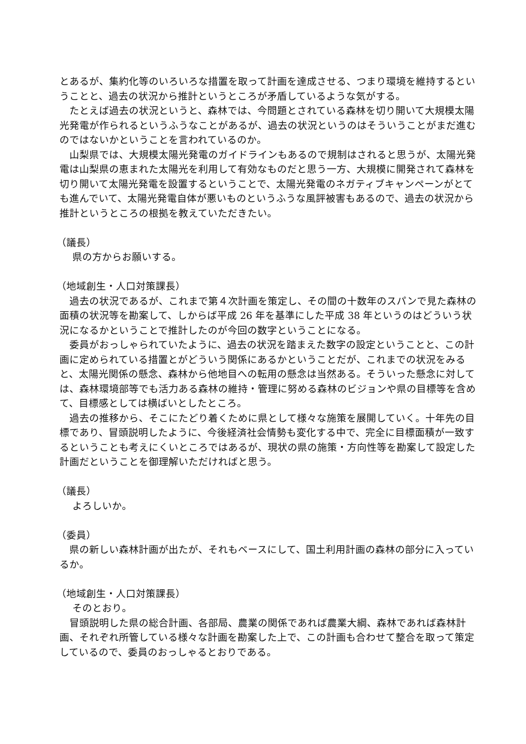とあるが、集約化等のいろいろな措置を取って計画を達成させる、つまり環境を維持するということと、過去の状況から推計というところが矛盾しているような気がする。
たとえば過去の状況というと、森林では、今問題とされている森林を切り開いて大規模太陽光発電が作られるというふうなことがあるが、過去の状況というのはそういうことがまだ進むのではないかということを言われているのか。
山梨県では、大規模太陽光発電のガイドラインもあるので規制はされると思うが、太陽光発電は山梨県の恵まれた太陽光を利用して有効なものだと思う一方、大規模に開発されて森林を切り開いて太陽光発電を設置するということで、太陽光発電のネガティブキャンペーンがとても進んでいて、太陽光発電自体が悪いものというふうな風評被害もあるので、過去の状況から推計というところの根拠を教えていただきたい。
（議長）
県の方からお願いする。
（地域創生・人口対策課長）
過去の状況であるが、これまで第４次計画を策定し、その間の十数年のスパンで見た森林の面積の状況等を勘案して、しからば平成 26 年を基準にした平成 38 年というのはどういう状況になるかということで推計したのが今回の数字ということになる。
委員がおっしゃられていたように、過去の状況を踏まえた数字の設定ということと、この計画に定められている措置とがどういう関係にあるかということだが、これまでの状況をみると、太陽光関係の懸念、森林から他地目への転用の懸念は当然ある。そういった懸念に対しては、森林環境部等でも活力ある森林の維持・管理に努める森林のビジョンや県の目標等を含めて、目標感としては横ばいとしたところ。
過去の推移から、そこにたどり着くために県として様々な施策を展開していく。十年先の目標であり、冒頭説明したように、今後経済社会情勢も変化する中で、完全に目標面積が一致するということも考えにくいところではあるが、現状の県の施策・方向性等を勘案して設定した計画だということを御理解いただければと思う。
（議長）
よろしいか。
（委員）
県の新しい森林計画が出たが、それもベースにして、国土利用計画の森林の部分に入っているか。
（地域創生・人口対策課長）
そのとおり。
冒頭説明した県の総合計画、各部局、農業の関係であれば農業大綱、森林であれば森林計画、それぞれ所管している様々な計画を勘案した上で、この計画も合わせて整合を取って策定しているので、委員のおっしゃるとおりである。